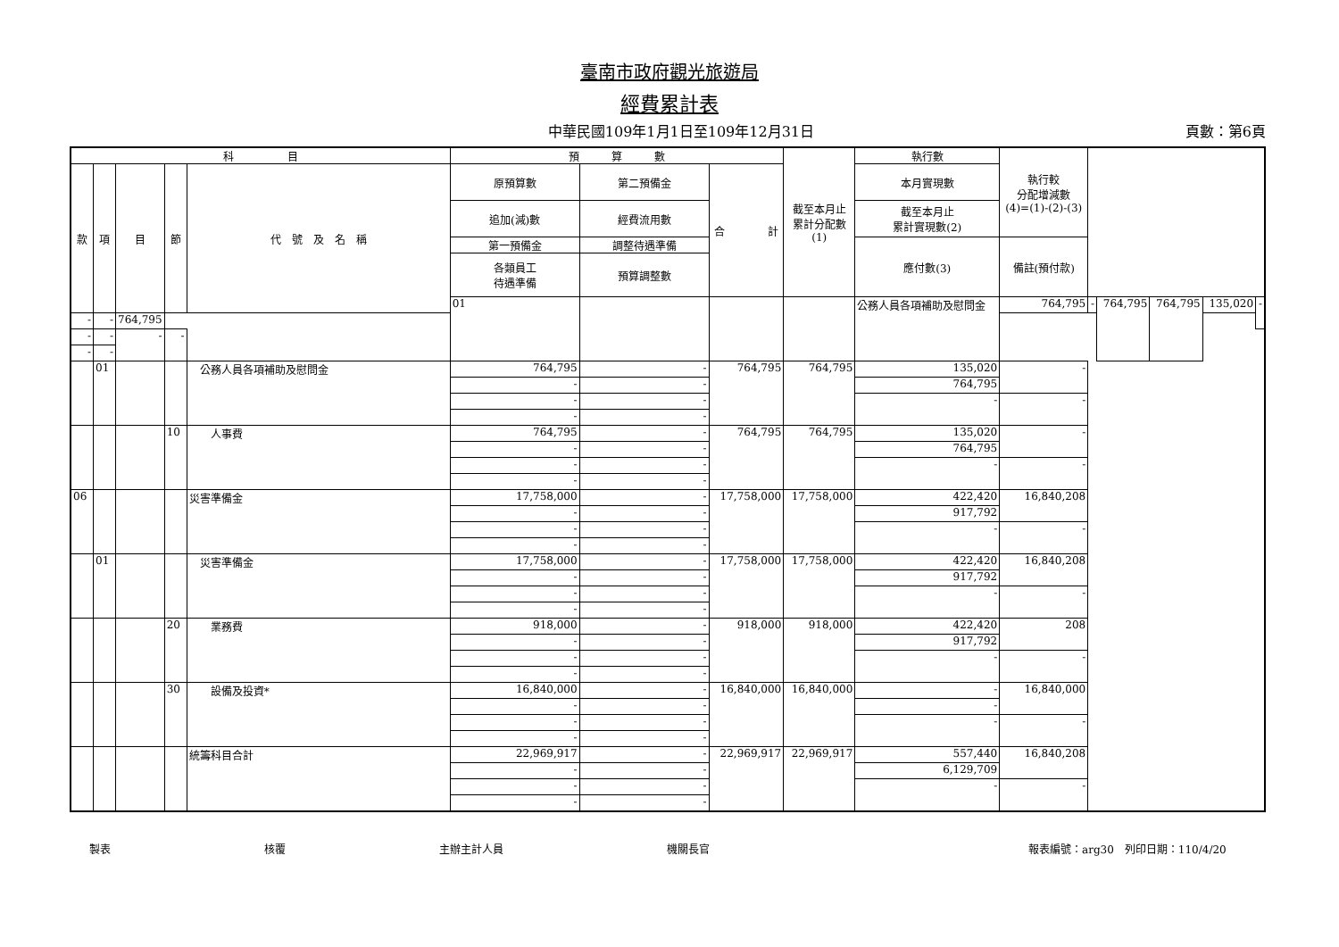臺南市政府觀光旅遊局
經費累計表
中華民國109年1月1日至109年12月31日 頁數：第6頁
| 科 目 | | | | | 預 算 數 | | | 截至本月止 累計分配數 (1) | 執行數 | 執行較 分配增減數 (4)=(1)-(2)-(3) | | | | | |
| --- | --- | --- | --- | --- | --- | --- | --- | --- | --- | --- | --- | --- | --- | --- | --- |
| 款 | 項 | 目 | 節 | 代 號 及 名 稱 | 原預算數 | 第二預備金 | 合 計 | | 本月實現數 | | | | | | |
| | | | | | 追加(減)數 | 經費流用數 | | | 截至本月止 累計實現數(2) | | | | | | |
| | | | | | 第一預備金 | 調整待遇準備 | | | 應付數(3) | 備註(預付款) | | | | | |
| | | | | | 各類員工 待遇準備 | 預算調整數 | | | | | | | | | |
| | | | | | 01 | | | | 公務人員各項補助及慰問金 | 764,795 | - | 764,795 | 764,795 | 135,020 | - |
| - | - | 764,795 | | | | | | | | | | | | | |
| - | - | - | - | | | | | | | | | | | | |
| - | - | | | | | | | | | | | | | | |
| | 01 | | | 公務人員各項補助及慰問金 | 764,795 | - | 764,795 | 764,795 | 135,020 | - | | | | | |
| | | | | | - | - | | | 764,795 | | | | | | |
| | | | | | - | - | | | - | - | | | | | |
| | | | | | - | - | | | | | | | | | |
| | | | 10 | 人事費 | 764,795 | - | 764,795 | 764,795 | 135,020 | - | | | | | |
| | | | | | - | - | | | 764,795 | | | | | | |
| | | | | | - | - | | | - | - | | | | | |
| | | | | | - | - | | | | | | | | | |
| 06 | | | | 災害準備金 | 17,758,000 | - | 17,758,000 | 17,758,000 | 422,420 | 16,840,208 | | | | | |
| | | | | | - | - | | | 917,792 | | | | | | |
| | | | | | - | - | | | - | - | | | | | |
| | | | | | - | - | | | | | | | | | |
| | 01 | | | 災害準備金 | 17,758,000 | - | 17,758,000 | 17,758,000 | 422,420 | 16,840,208 | | | | | |
| | | | | | - | - | | | 917,792 | | | | | | |
| | | | | | - | - | | | - | - | | | | | |
| | | | | | - | - | | | | | | | | | |
| | | | 20 | 業務費 | 918,000 | - | 918,000 | 918,000 | 422,420 | 208 | | | | | |
| | | | | | - | - | | | 917,792 | | | | | | |
| | | | | | - | - | | | - | - | | | | | |
| | | | | | - | - | | | | | | | | | |
| | | | 30 | 設備及投資* | 16,840,000 | - | 16,840,000 | 16,840,000 | - | 16,840,000 | | | | | |
| | | | | | - | - | | | - | | | | | | |
| | | | | | - | - | | | - | - | | | | | |
| | | | | | - | - | | | | | | | | | |
| | | | | 統籌科目合計 | 22,969,917 | - | 22,969,917 | 22,969,917 | 557,440 | 16,840,208 | | | | | |
| | | | | | - | - | | | 6,129,709 | | | | | | |
| | | | | | - | - | | | - | - | | | | | |
| | | | | | - | - | | | | | | | | | |
製表 核覆 主辦主計人員 機關長官 報表編號：arg30　列印日期：110/4/20